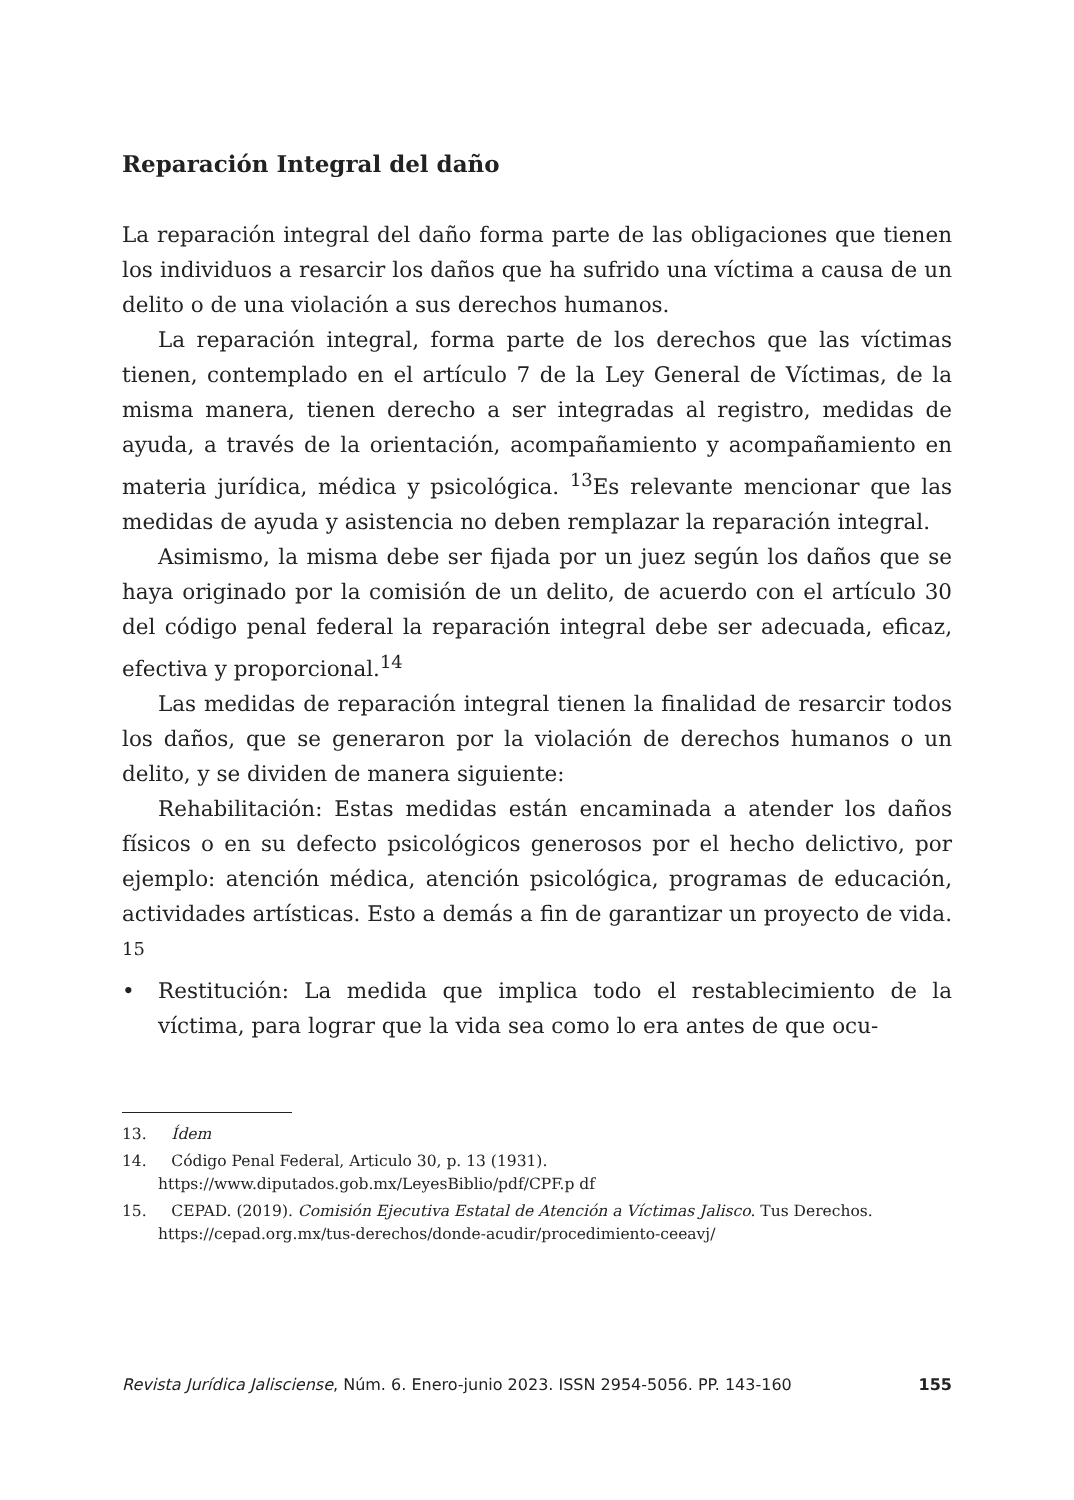Reparación Integral del daño
La reparación integral del daño forma parte de las obligaciones que tienen los individuos a resarcir los daños que ha sufrido una víctima a causa de un delito o de una violación a sus derechos humanos.
La reparación integral, forma parte de los derechos que las víctimas tienen, contemplado en el artículo 7 de la Ley General de Víctimas, de la misma manera, tienen derecho a ser integradas al registro, medidas de ayuda, a través de la orientación, acompañamiento y acompañamiento en materia jurídica, médica y psicológica. <sup>13</sup>Es relevante mencionar que las medidas de ayuda y asistencia no deben remplazar la reparación integral.
Asimismo, la misma debe ser fijada por un juez según los daños que se haya originado por la comisión de un delito, de acuerdo con el artículo 30 del código penal federal la reparación integral debe ser adecuada, eficaz, efectiva y proporcional.<sup>14</sup>
Las medidas de reparación integral tienen la finalidad de resarcir todos los daños, que se generaron por la violación de derechos humanos o un delito, y se dividen de manera siguiente:
Rehabilitación: Estas medidas están encaminada a atender los daños físicos o en su defecto psicológicos generosos por el hecho delictivo, por ejemplo: atención médica, atención psicológica, programas de educación, actividades artísticas. Esto a demás a fin de garantizar un proyecto de vida. <sup>15</sup>
• Restitución: La medida que implica todo el restablecimiento de la víctima, para lograr que la vida sea como lo era antes de que ocu-
13. Ídem
14. Código Penal Federal, Articulo 30, p. 13 (1931). https://www.diputados.gob.mx/LeyesBiblio/pdf/CPF.p df
15. CEPAD. (2019). Comisión Ejecutiva Estatal de Atención a Víctimas Jalisco. Tus Derechos. https://cepad.org.mx/tus-derechos/donde-acudir/procedimiento-ceeavj/
Revista Jurídica Jalisciense, Núm. 6. Enero-junio 2023. ISSN 2954-5056. PP. 143-160 155